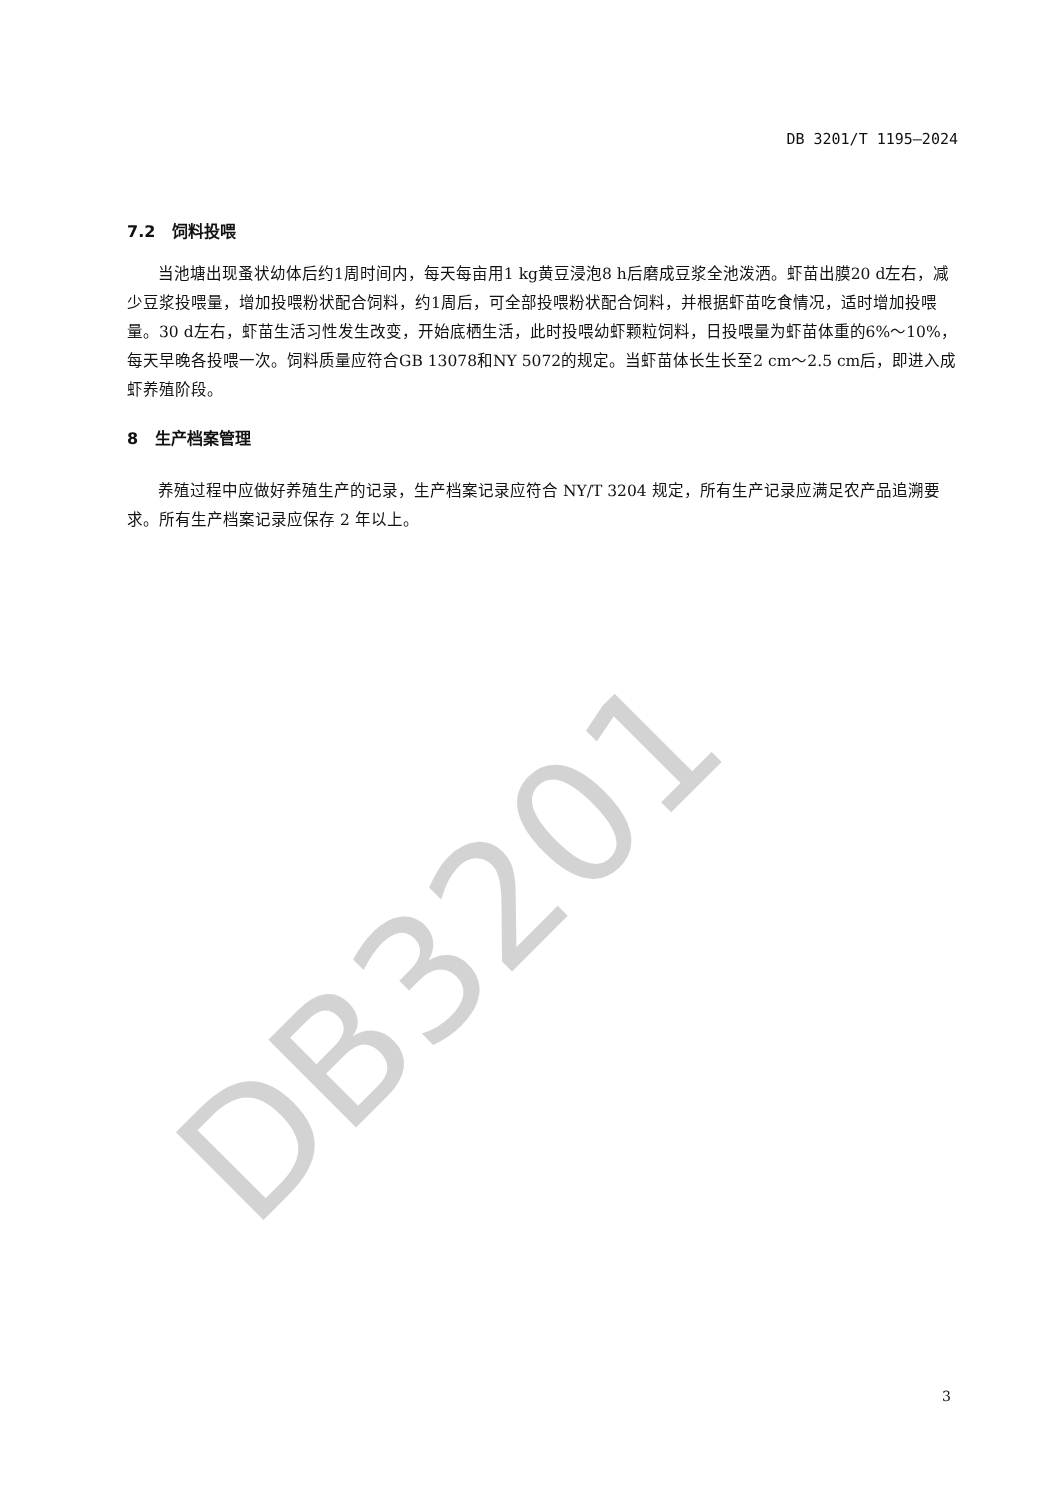DB3201
DB 3201/T 1195—2024
7.2 饲料投喂
当池塘出现蚤状幼体后约1周时间内，每天每亩用1 kg黄豆浸泡8 h后磨成豆浆全池泼洒。虾苗出膜20 d左右，减少豆浆投喂量，增加投喂粉状配合饲料，约1周后，可全部投喂粉状配合饲料，并根据虾苗吃食情况，适时增加投喂量。30 d左右，虾苗生活习性发生改变，开始底栖生活，此时投喂幼虾颗粒饲料，日投喂量为虾苗体重的6%～10%，每天早晚各投喂一次。饲料质量应符合GB 13078和NY 5072的规定。当虾苗体长生长至2 cm～2.5 cm后，即进入成虾养殖阶段。
8 生产档案管理
养殖过程中应做好养殖生产的记录，生产档案记录应符合 NY/T 3204 规定，所有生产记录应满足农产品追溯要求。所有生产档案记录应保存 2 年以上。
3